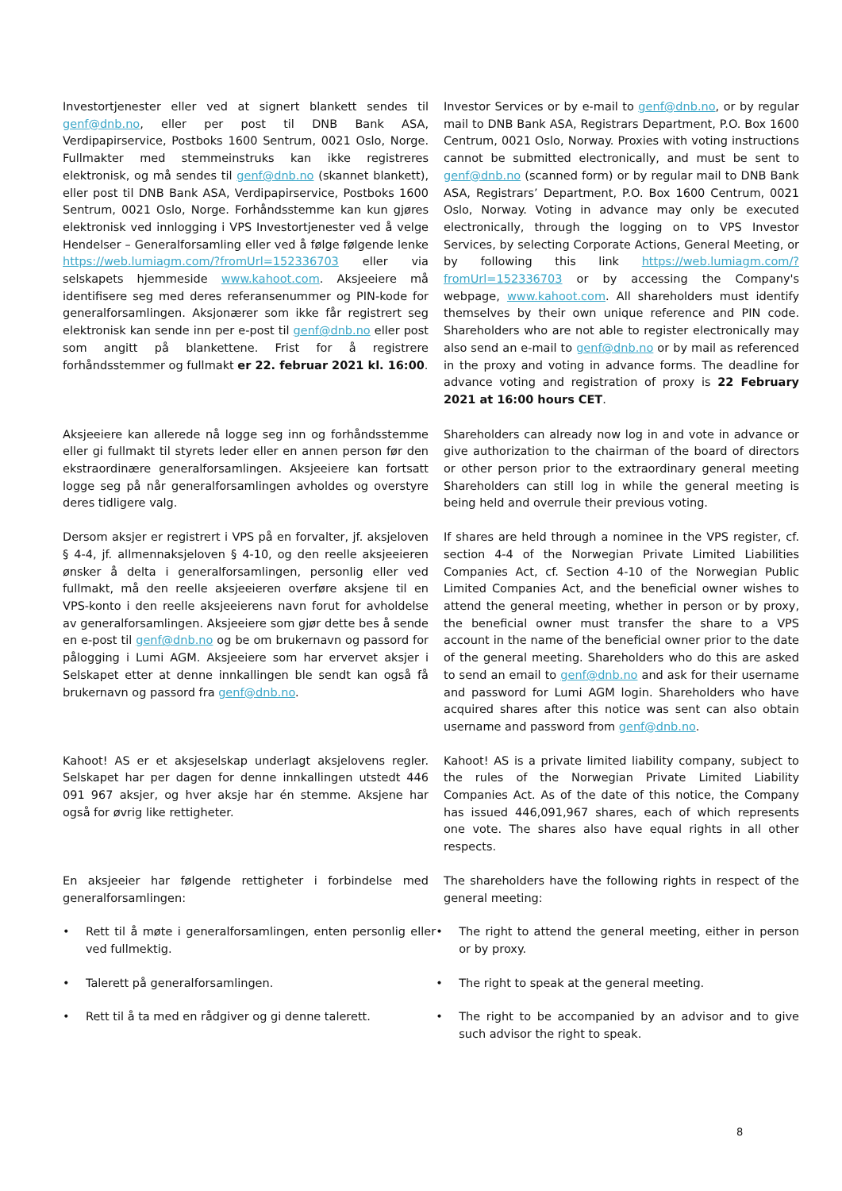Investortjenester eller ved at signert blankett sendes til genf@dnb.no, eller per post til DNB Bank ASA, Verdipapirservice, Postboks 1600 Sentrum, 0021 Oslo, Norge. Fullmakter med stemmeinstruks kan ikke registreres elektronisk, og må sendes til genf@dnb.no (skannet blankett), eller post til DNB Bank ASA, Verdipapirservice, Postboks 1600 Sentrum, 0021 Oslo, Norge. Forhåndsstemme kan kun gjøres elektronisk ved innlogging i VPS Investortjenester ved å velge Hendelser – Generalforsamling eller ved å følge følgende lenke https://web.lumiagm.com/?fromUrl=152336703 eller via selskapets hjemmeside www.kahoot.com. Aksjeeiere må identifisere seg med deres referansenummer og PIN-kode for generalforsamlingen. Aksjonærer som ikke får registrert seg elektronisk kan sende inn per e-post til genf@dnb.no eller post som angitt på blankettene. Frist for å registrere forhåndsstemmer og fullmakt er 22. februar 2021 kl. 16:00.
Investor Services or by e-mail to genf@dnb.no, or by regular mail to DNB Bank ASA, Registrars Department, P.O. Box 1600 Centrum, 0021 Oslo, Norway. Proxies with voting instructions cannot be submitted electronically, and must be sent to genf@dnb.no (scanned form) or by regular mail to DNB Bank ASA, Registrars’ Department, P.O. Box 1600 Centrum, 0021 Oslo, Norway. Voting in advance may only be executed electronically, through the logging on to VPS Investor Services, by selecting Corporate Actions, General Meeting, or by following this link https://web.lumiagm.com/?fromUrl=152336703 or by accessing the Company's webpage, www.kahoot.com. All shareholders must identify themselves by their own unique reference and PIN code. Shareholders who are not able to register electronically may also send an e-mail to genf@dnb.no or by mail as referenced in the proxy and voting in advance forms. The deadline for advance voting and registration of proxy is 22 February 2021 at 16:00 hours CET.
Aksjeeiere kan allerede nå logge seg inn og forhåndsstemme eller gi fullmakt til styrets leder eller en annen person før den ekstraordinære generalforsamlingen. Aksjeeiere kan fortsatt logge seg på når generalforsamlingen avholdes og overstyre deres tidligere valg.
Shareholders can already now log in and vote in advance or give authorization to the chairman of the board of directors or other person prior to the extraordinary general meeting Shareholders can still log in while the general meeting is being held and overrule their previous voting.
Dersom aksjer er registrert i VPS på en forvalter, jf. aksjeloven § 4-4, jf. allmennaksjeloven § 4-10, og den reelle aksjeeieren ønsker å delta i generalforsamlingen, personlig eller ved fullmakt, må den reelle aksjeeieren overføre aksjene til en VPS-konto i den reelle aksjeeierens navn forut for avholdelse av generalforsamlingen. Aksjeeiere som gjør dette bes å sende en e-post til genf@dnb.no og be om brukernavn og passord for pålogging i Lumi AGM. Aksjeeiere som har ervervet aksjer i Selskapet etter at denne innkallingen ble sendt kan også få brukernavn og passord fra genf@dnb.no.
If shares are held through a nominee in the VPS register, cf. section 4-4 of the Norwegian Private Limited Liabilities Companies Act, cf. Section 4-10 of the Norwegian Public Limited Companies Act, and the beneficial owner wishes to attend the general meeting, whether in person or by proxy, the beneficial owner must transfer the share to a VPS account in the name of the beneficial owner prior to the date of the general meeting. Shareholders who do this are asked to send an email to genf@dnb.no and ask for their username and password for Lumi AGM login. Shareholders who have acquired shares after this notice was sent can also obtain username and password from genf@dnb.no.
Kahoot! AS er et aksjeselskap underlagt aksjelovens regler. Selskapet har per dagen for denne innkallingen utstedt 446 091 967 aksjer, og hver aksje har én stemme. Aksjene har også for øvrig like rettigheter.
Kahoot! AS is a private limited liability company, subject to the rules of the Norwegian Private Limited Liability Companies Act. As of the date of this notice, the Company has issued 446,091,967 shares, each of which represents one vote. The shares also have equal rights in all other respects.
En aksjeeier har følgende rettigheter i forbindelse med generalforsamlingen:
The shareholders have the following rights in respect of the general meeting:
• Rett til å møte i generalforsamlingen, enten personlig eller ved fullmektig.
• The right to attend the general meeting, either in person or by proxy.
• Talerett på generalforsamlingen.
• The right to speak at the general meeting.
• Rett til å ta med en rådgiver og gi denne talerett.
• The right to be accompanied by an advisor and to give such advisor the right to speak.
8